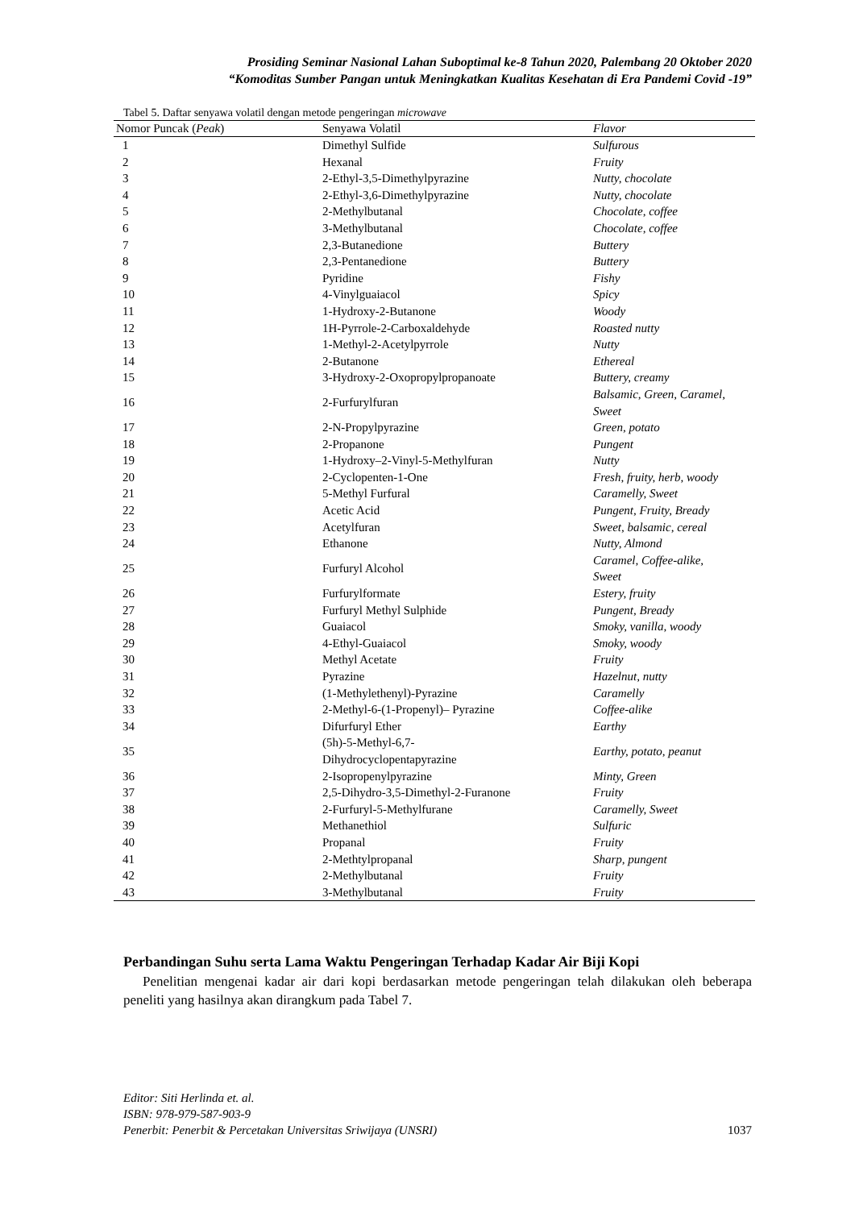Prosiding Seminar Nasional Lahan Suboptimal ke-8 Tahun 2020, Palembang 20 Oktober 2020
“Komoditas Sumber Pangan untuk Meningkatkan Kualitas Kesehatan di Era Pandemi Covid -19”
Tabel 5. Daftar senyawa volatil dengan metode pengeringan microwave
| Nomor Puncak ( Peak ) | Senyawa Volatil | Flavor |
| --- | --- | --- |
| 1 | Dimethyl Sulfide | Sulfurous |
| 2 | Hexanal | Fruity |
| 3 | 2-Ethyl-3,5-Dimethylpyrazine | Nutty, chocolate |
| 4 | 2-Ethyl-3,6-Dimethylpyrazine | Nutty, chocolate |
| 5 | 2-Methylbutanal | Chocolate, coffee |
| 6 | 3-Methylbutanal | Chocolate, coffee |
| 7 | 2,3-Butanedione | Buttery |
| 8 | 2,3-Pentanedione | Buttery |
| 9 | Pyridine | Fishy |
| 10 | 4-Vinylguaiacol | Spicy |
| 11 | 1-Hydroxy-2-Butanone | Woody |
| 12 | 1H-Pyrrole-2-Carboxaldehyde | Roasted nutty |
| 13 | 1-Methyl-2-Acetylpyrrole | Nutty |
| 14 | 2-Butanone | Ethereal |
| 15 | 3-Hydroxy-2-Oxopropylpropanoate | Buttery, creamy |
| 16 | 2-Furfurylfuran | Balsamic, Green, Caramel, Sweet |
| 17 | 2-N-Propylpyrazine | Green, potato |
| 18 | 2-Propanone | Pungent |
| 19 | 1-Hydroxy–2-Vinyl-5-Methylfuran | Nutty |
| 20 | 2-Cyclopenten-1-One | Fresh, fruity, herb, woody |
| 21 | 5-Methyl Furfural | Caramelly, Sweet |
| 22 | Acetic Acid | Pungent, Fruity, Bready |
| 23 | Acetylfuran | Sweet, balsamic, cereal |
| 24 | Ethanone | Nutty, Almond |
| 25 | Furfuryl Alcohol | Caramel, Coffee-alike, Sweet |
| 26 | Furfurylformate | Estery, fruity |
| 27 | Furfuryl Methyl Sulphide | Pungent, Bready |
| 28 | Guaiacol | Smoky, vanilla, woody |
| 29 | 4-Ethyl-Guaiacol | Smoky, woody |
| 30 | Methyl Acetate | Fruity |
| 31 | Pyrazine | Hazelnut, nutty |
| 32 | (1-Methylethenyl)-Pyrazine | Caramelly |
| 33 | 2-Methyl-6-(1-Propenyl)– Pyrazine | Coffee-alike |
| 34 | Difurfuryl Ether | Earthy |
| 35 | (5h)-5-Methyl-6,7- Dihydrocyclopentapyrazine | Earthy, potato, peanut |
| 36 | 2-Isopropenylpyrazine | Minty, Green |
| 37 | 2,5-Dihydro-3,5-Dimethyl-2-Furanone | Fruity |
| 38 | 2-Furfuryl-5-Methylfurane | Caramelly, Sweet |
| 39 | Methanethiol | Sulfuric |
| 40 | Propanal | Fruity |
| 41 | 2-Methtylpropanal | Sharp, pungent |
| 42 | 2-Methylbutanal | Fruity |
| 43 | 3-Methylbutanal | Fruity |
Perbandingan Suhu serta Lama Waktu Pengeringan Terhadap Kadar Air Biji Kopi
Penelitian mengenai kadar air dari kopi berdasarkan metode pengeringan telah dilakukan oleh beberapa peneliti yang hasilnya akan dirangkum pada Tabel 7.
Editor: Siti Herlinda et. al.
ISBN: 978-979-587-903-9
Penerbit: Penerbit & Percetakan Universitas Sriwijaya (UNSRI) 1037